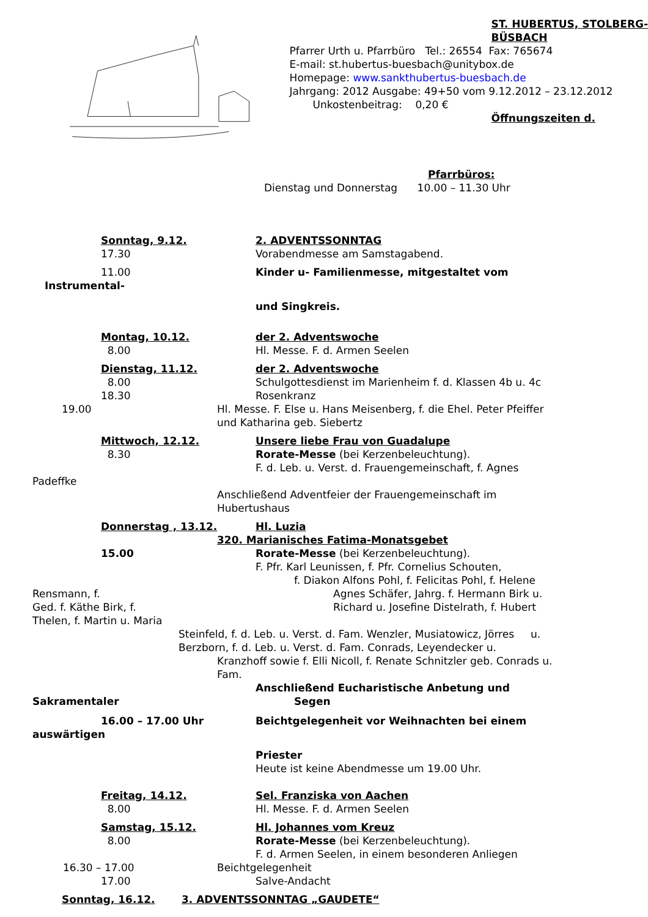ST. HUBERTUS, STOLBERG-
BÜSBACH
Pfarrer Urth u. Pfarrbüro Tel.: 26554 Fax: 765674
E-mail: st.hubertus-buesbach@unitybox.de
Homepage: www.sankthubertus-buesbach.de
Jahrgang: 2012 Ausgabe: 49+50 vom 9.12.2012 – 23.12.2012
Unkostenbeitrag: 0,20 €
Öffnungszeiten d.
Pfarrbüros:
Dienstag und Donnerstag 10.00 – 11.30 Uhr
Sonntag, 9.12. 2. ADVENTSSONNTAG
17.30 Vorabendmesse am Samstagabend.
11.00 Kinder u- Familienmesse, mitgestaltet vom
Instrumental-
und Singkreis.
Montag, 10.12. der 2. Adventswoche
8.00 Hl. Messe. F. d. Armen Seelen
Dienstag, 11.12. der 2. Adventswoche
8.00 Schulgottesdienst im Marienheim f. d. Klassen 4b u. 4c
18.30 Rosenkranz
19.00 Hl. Messe. F. Else u. Hans Meisenberg, f. die Ehel. Peter Pfeiffer
und Katharina geb. Siebertz
Mittwoch, 12.12. Unsere liebe Frau von Guadalupe
8.30 Rorate-Messe (bei Kerzenbeleuchtung).
F. d. Leb. u. Verst. d. Frauengemeinschaft, f. Agnes
Padeffke
Anschließend Adventfeier der Frauengemeinschaft im
Hubertushaus
Donnerstag , 13.12. Hl. Luzia
320. Marianisches Fatima-Monatsgebet
15.00 Rorate-Messe (bei Kerzenbeleuchtung).
F. Pfr. Karl Leunissen, f. Pfr. Cornelius Schouten,
f. Diakon Alfons Pohl, f. Felicitas Pohl, f. Helene
Rensmann, f. Agnes Schäfer, Jahrg. f. Hermann Birk u.
Ged. f. Käthe Birk, f. Richard u. Josefine Distelrath, f. Hubert
Thelen, f. Martin u. Maria
Steinfeld, f. d. Leb. u. Verst. d. Fam. Wenzler, Musiatowicz, Jörres u.
Berzborn, f. d. Leb. u. Verst. d. Fam. Conrads, Leyendecker u.
Kranzhoff sowie f. Elli Nicoll, f. Renate Schnitzler geb. Conrads u.
Fam.
Anschließend Eucharistische Anbetung und
Sakramentaler Segen
16.00 – 17.00 Uhr Beichtgelegenheit vor Weihnachten bei einem
auswärtigen
Priester
Heute ist keine Abendmesse um 19.00 Uhr.
Freitag, 14.12. Sel. Franziska von Aachen
8.00 Hl. Messe. F. d. Armen Seelen
Samstag, 15.12. Hl. Johannes vom Kreuz
8.00 Rorate-Messe (bei Kerzenbeleuchtung).
F. d. Armen Seelen, in einem besonderen Anliegen
16.30 – 17.00 Beichtgelegenheit
17.00 Salve-Andacht
Sonntag, 16.12. 3. ADVENTSSONNTAG „GAUDETE“